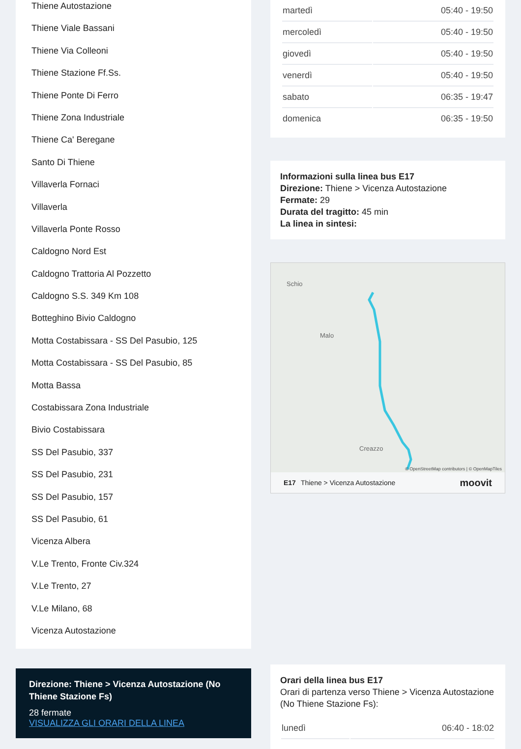Thiene Autostazione
Thiene Viale Bassani
Thiene Via Colleoni
Thiene Stazione Ff.Ss.
Thiene Ponte Di Ferro
Thiene Zona Industriale
Thiene Ca' Beregane
Santo Di Thiene
Villaverla Fornaci
Villaverla
Villaverla Ponte Rosso
Caldogno Nord Est
Caldogno Trattoria Al Pozzetto
Caldogno S.S. 349 Km 108
Botteghino Bivio Caldogno
Motta Costabissara - SS Del Pasubio, 125
Motta Costabissara - SS Del Pasubio, 85
Motta Bassa
Costabissara Zona Industriale
Bivio Costabissara
SS Del Pasubio, 337
SS Del Pasubio, 231
SS Del Pasubio, 157
SS Del Pasubio, 61
Vicenza Albera
V.Le Trento, Fronte Civ.324
V.Le Trento, 27
V.Le Milano, 68
Vicenza Autostazione
Direzione: Thiene > Vicenza Autostazione (No Thiene Stazione Fs)
28 fermate
VISUALIZZA GLI ORARI DELLA LINEA
| martedì | 05:40 - 19:50 |
| mercoledì | 05:40 - 19:50 |
| giovedì | 05:40 - 19:50 |
| venerdì | 05:40 - 19:50 |
| sabato | 06:35 - 19:47 |
| domenica | 06:35 - 19:50 |
Informazioni sulla linea bus E17
Direzione: Thiene > Vicenza Autostazione
Fermate: 29
Durata del tragitto: 45 min
La linea in sintesi:
Schio
Malo
Creazzo
© OpenStreetMap contributors | © OpenMapTiles
E17 Thiene > Vicenza Autostazione moovit
Orari della linea bus E17
Orari di partenza verso Thiene > Vicenza Autostazione (No Thiene Stazione Fs):
| lunedì | 06:40 - 18:02 |